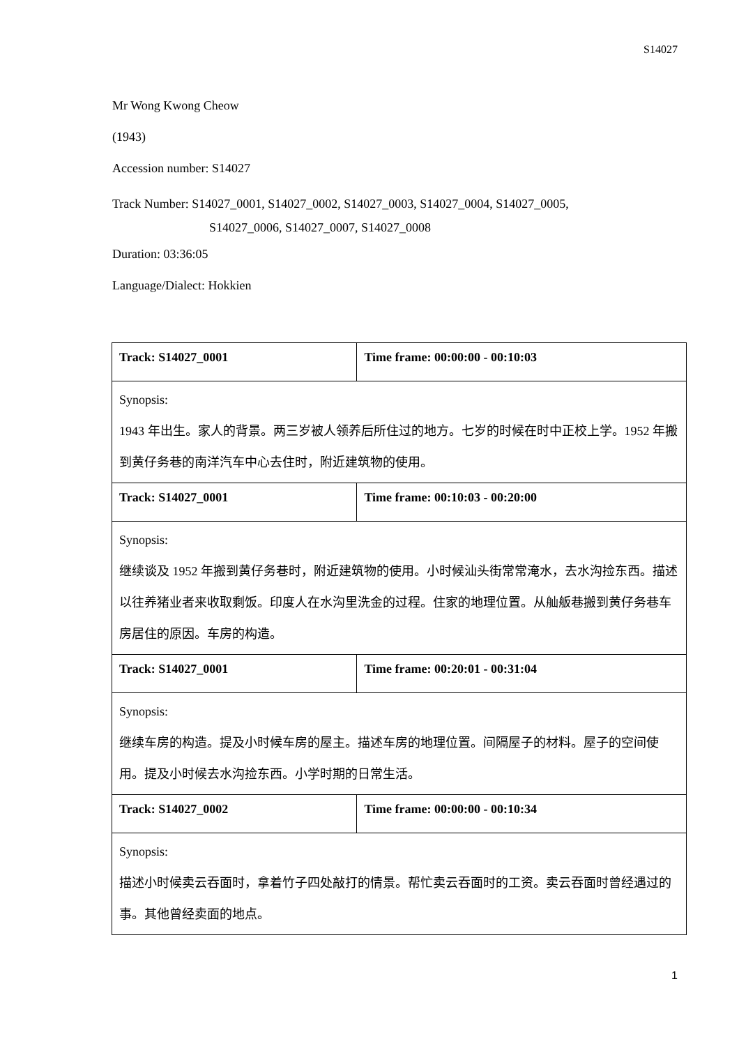S14027
Mr Wong Kwong Cheow
(1943)
Accession number: S14027
Track Number: S14027_0001, S14027_0002, S14027_0003, S14027_0004, S14027_0005,
S14027_0006, S14027_0007, S14027_0008
Duration: 03:36:05
Language/Dialect: Hokkien
| Track: S14027_0001 | Time frame: 00:00:00 - 00:10:03 |
| --- | --- |
| Synopsis: 1943 年出生。家人的背景。两三岁被人领养后所住过的地方。七岁的时候在时中正校上学。1952 年搬到黄仔务巷的南洋汽车中心去住时，附近建筑物的使用。 | |
| Track: S14027_0001 | Time frame: 00:10:03 - 00:20:00 |
| Synopsis: 继续谈及 1952 年搬到黄仔务巷时，附近建筑物的使用。小时候汕头街常常淹水，去水沟捡东西。描述以往养猪业者来收取剩饭。印度人在水沟里洗金的过程。住家的地理位置。从舢舨巷搬到黄仔务巷车房居住的原因。车房的构造。 | |
| Track: S14027_0001 | Time frame: 00:20:01 - 00:31:04 |
| Synopsis: 继续车房的构造。提及小时候车房的屋主。描述车房的地理位置。间隔屋子的材料。屋子的空间使用。提及小时候去水沟捡东西。小学时期的日常生活。 | |
| Track: S14027_0002 | Time frame: 00:00:00 - 00:10:34 |
| Synopsis: 描述小时候卖云吞面时，拿着竹子四处敲打的情景。帮忙卖云吞面时的工资。卖云吞面时曾经遇过的事。其他曾经卖面的地点。 | |
1